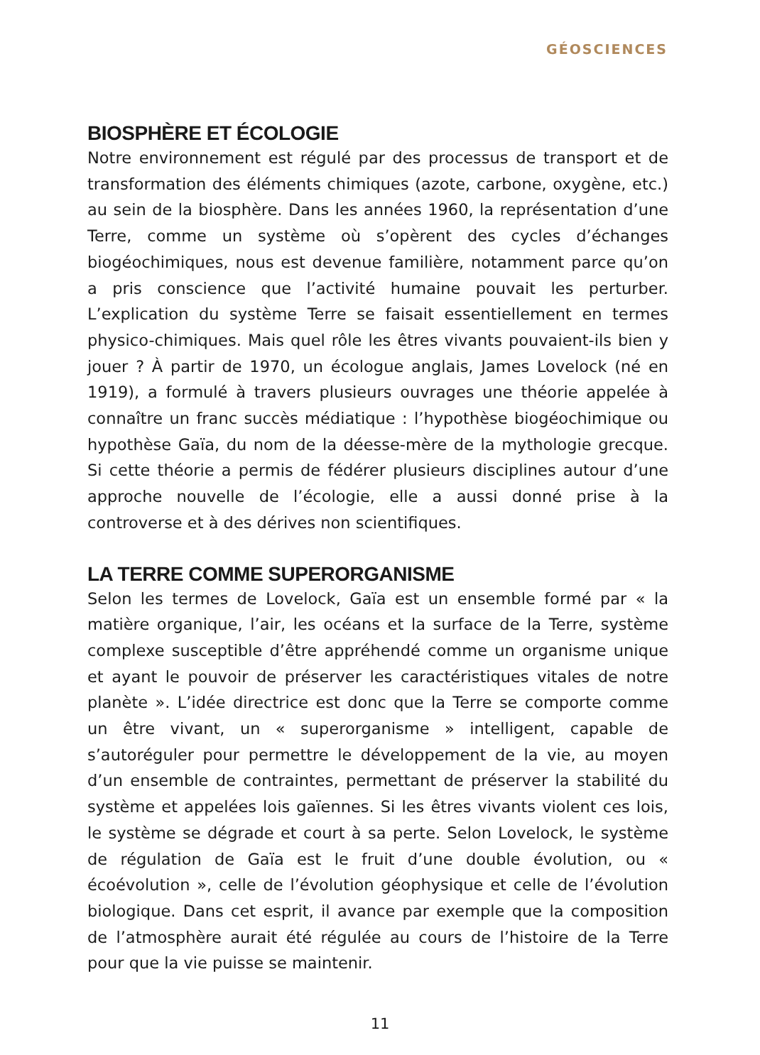GÉOSCIENCES
BIOSPHÈRE ET ÉCOLOGIE
Notre environnement est régulé par des processus de transport et de transformation des éléments chimiques (azote, carbone, oxygène, etc.) au sein de la biosphère. Dans les années 1960, la représentation d’une Terre, comme un système où s’opèrent des cycles d’échanges biogéochimiques, nous est devenue familière, notamment parce qu’on a pris conscience que l’activité humaine pouvait les perturber. L’explication du système Terre se faisait essentiellement en termes physico-chimiques. Mais quel rôle les êtres vivants pouvaient-ils bien y jouer ? À partir de 1970, un écologue anglais, James Lovelock (né en 1919), a formulé à travers plusieurs ouvrages une théorie appelée à connaître un franc succès médiatique : l’hypothèse biogéochimique ou hypothèse Gaïa, du nom de la déesse-mère de la mythologie grecque. Si cette théorie a permis de fédérer plusieurs disciplines autour d’une approche nouvelle de l’écologie, elle a aussi donné prise à la controverse et à des dérives non scientifiques.
LA TERRE COMME SUPERORGANISME
Selon les termes de Lovelock, Gaïa est un ensemble formé par « la matière organique, l’air, les océans et la surface de la Terre, système complexe susceptible d’être appréhendé comme un organisme unique et ayant le pouvoir de préserver les caractéristiques vitales de notre planète ». L’idée directrice est donc que la Terre se comporte comme un être vivant, un « superorganisme » intelligent, capable de s’autoréguler pour permettre le développement de la vie, au moyen d’un ensemble de contraintes, permettant de préserver la stabilité du système et appelées lois gaïennes. Si les êtres vivants violent ces lois, le système se dégrade et court à sa perte. Selon Lovelock, le système de régulation de Gaïa est le fruit d’une double évolution, ou « écoévolution », celle de l’évolution géophysique et celle de l’évolution biologique. Dans cet esprit, il avance par exemple que la composition de l’atmosphère aurait été régulée au cours de l’histoire de la Terre pour que la vie puisse se maintenir.
11